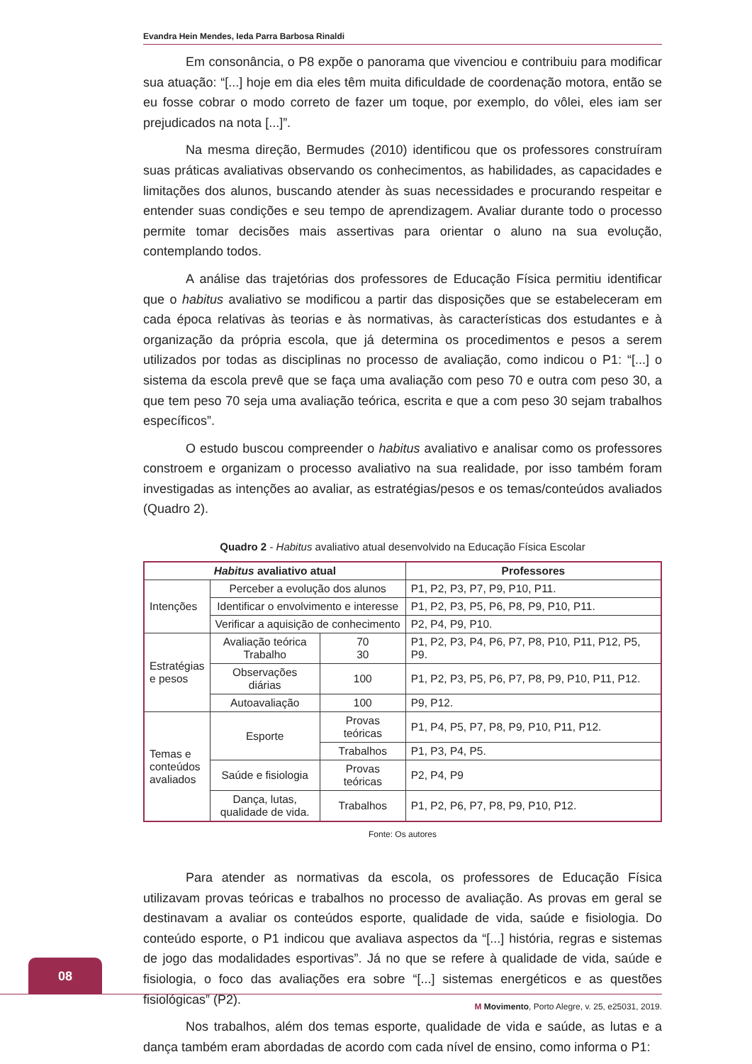Evandra Hein Mendes, Ieda Parra Barbosa Rinaldi
Em consonância, o P8 expõe o panorama que vivenciou e contribuiu para modificar sua atuação: “[...] hoje em dia eles têm muita dificuldade de coordenação motora, então se eu fosse cobrar o modo correto de fazer um toque, por exemplo, do vôlei, eles iam ser prejudicados na nota [...]”.
Na mesma direção, Bermudes (2010) identificou que os professores construíram suas práticas avaliativas observando os conhecimentos, as habilidades, as capacidades e limitações dos alunos, buscando atender às suas necessidades e procurando respeitar e entender suas condições e seu tempo de aprendizagem. Avaliar durante todo o processo permite tomar decisões mais assertivas para orientar o aluno na sua evolução, contemplando todos.
A análise das trajetórias dos professores de Educação Física permitiu identificar que o habitus avaliativo se modificou a partir das disposições que se estabeleceram em cada época relativas às teorias e às normativas, às características dos estudantes e à organização da própria escola, que já determina os procedimentos e pesos a serem utilizados por todas as disciplinas no processo de avaliação, como indicou o P1: “[...] o sistema da escola prevê que se faça uma avaliação com peso 70 e outra com peso 30, a que tem peso 70 seja uma avaliação teórica, escrita e que a com peso 30 sejam trabalhos específicos”.
O estudo buscou compreender o habitus avaliativo e analisar como os professores constroem e organizam o processo avaliativo na sua realidade, por isso também foram investigadas as intenções ao avaliar, as estratégias/pesos e os temas/conteúdos avaliados (Quadro 2).
Quadro 2 - Habitus avaliativo atual desenvolvido na Educação Física Escolar
| Habitus avaliativo atual | | | Professores |
| --- | --- | --- | --- |
| Intenções | Perceber a evolução dos alunos | | P1, P2, P3, P7, P9, P10, P11. |
| | Identificar o envolvimento e interesse | | P1, P2, P3, P5, P6, P8, P9, P10, P11. |
| | Verificar a aquisição de conhecimento | | P2, P4, P9, P10. |
| Estratégias e pesos | Avaliação teórica Trabalho | 70 30 | P1, P2, P3, P4, P6, P7, P8, P10, P11, P12, P5, P9. |
| | Observações diárias | 100 | P1, P2, P3, P5, P6, P7, P8, P9, P10, P11, P12. |
| | Autoavaliação | 100 | P9, P12. |
| Temas e conteúdos avaliados | Esporte | Provas teóricas | P1, P4, P5, P7, P8, P9, P10, P11, P12. |
| | | Trabalhos | P1, P3, P4, P5. |
| | Saúde e fisiologia | Provas teóricas | P2, P4, P9 |
| | Dança, lutas, qualidade de vida. | Trabalhos | P1, P2, P6, P7, P8, P9, P10, P12. |
Fonte: Os autores
Para atender as normativas da escola, os professores de Educação Física utilizavam provas teóricas e trabalhos no processo de avaliação. As provas em geral se destinavam a avaliar os conteúdos esporte, qualidade de vida, saúde e fisiologia. Do conteúdo esporte, o P1 indicou que avaliava aspectos da “[...] história, regras e sistemas de jogo das modalidades esportivas”. Já no que se refere à qualidade de vida, saúde e fisiologia, o foco das avaliações era sobre “[...] sistemas energéticos e as questões fisiológicas” (P2).
Nos trabalhos, além dos temas esporte, qualidade de vida e saúde, as lutas e a dança também eram abordadas de acordo com cada nível de ensino, como informa o P1:
08
M Movimento, Porto Alegre, v. 25, e25031, 2019.